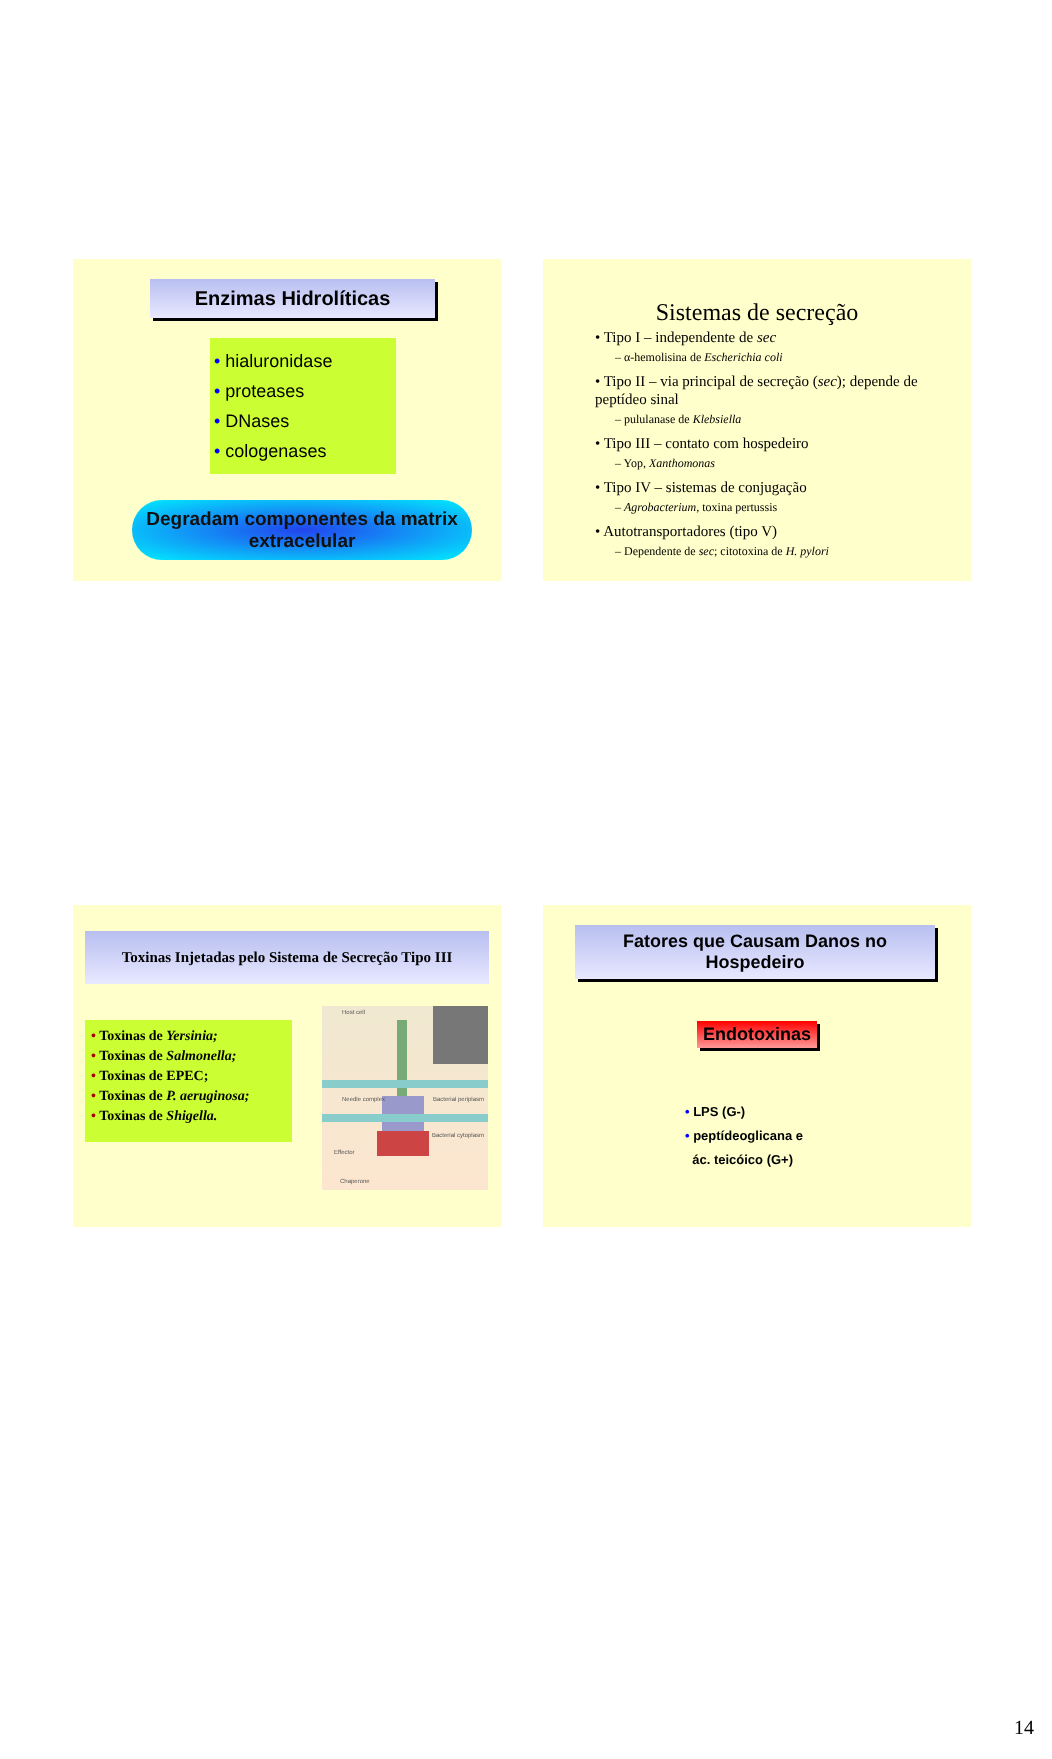Enzimas Hidrolíticas
• hialuronidase
• proteases
• DNases
• cologenases
Degradam componentes da matrix extracelular
Sistemas de secreção
• Tipo I – independente de sec
– α-hemolisina de Escherichia coli
• Tipo II – via principal de secreção (sec); depende de peptídeo sinal
– pululanase de Klebsiella
• Tipo III – contato com hospedeiro
– Yop, Xanthomonas
• Tipo IV – sistemas de conjugação
– Agrobacterium, toxina pertussis
• Autotransportadores (tipo V)
– Dependente de sec; citotoxina de H. pylori
Toxinas Injetadas pelo Sistema de Secreção Tipo III
• Toxinas de Yersinia;
• Toxinas de Salmonella;
• Toxinas de EPEC;
• Toxinas de P. aeruginosa;
• Toxinas de Shigella.
Host cell
Needle complex Bacterial periplasm
Bacterial cytoplasm
Effector
Chaperone
Fatores que Causam Danos no Hospedeiro
Endotoxinas
• LPS (G-)
• peptídeoglicana e
ác. teicóico (G+)
14